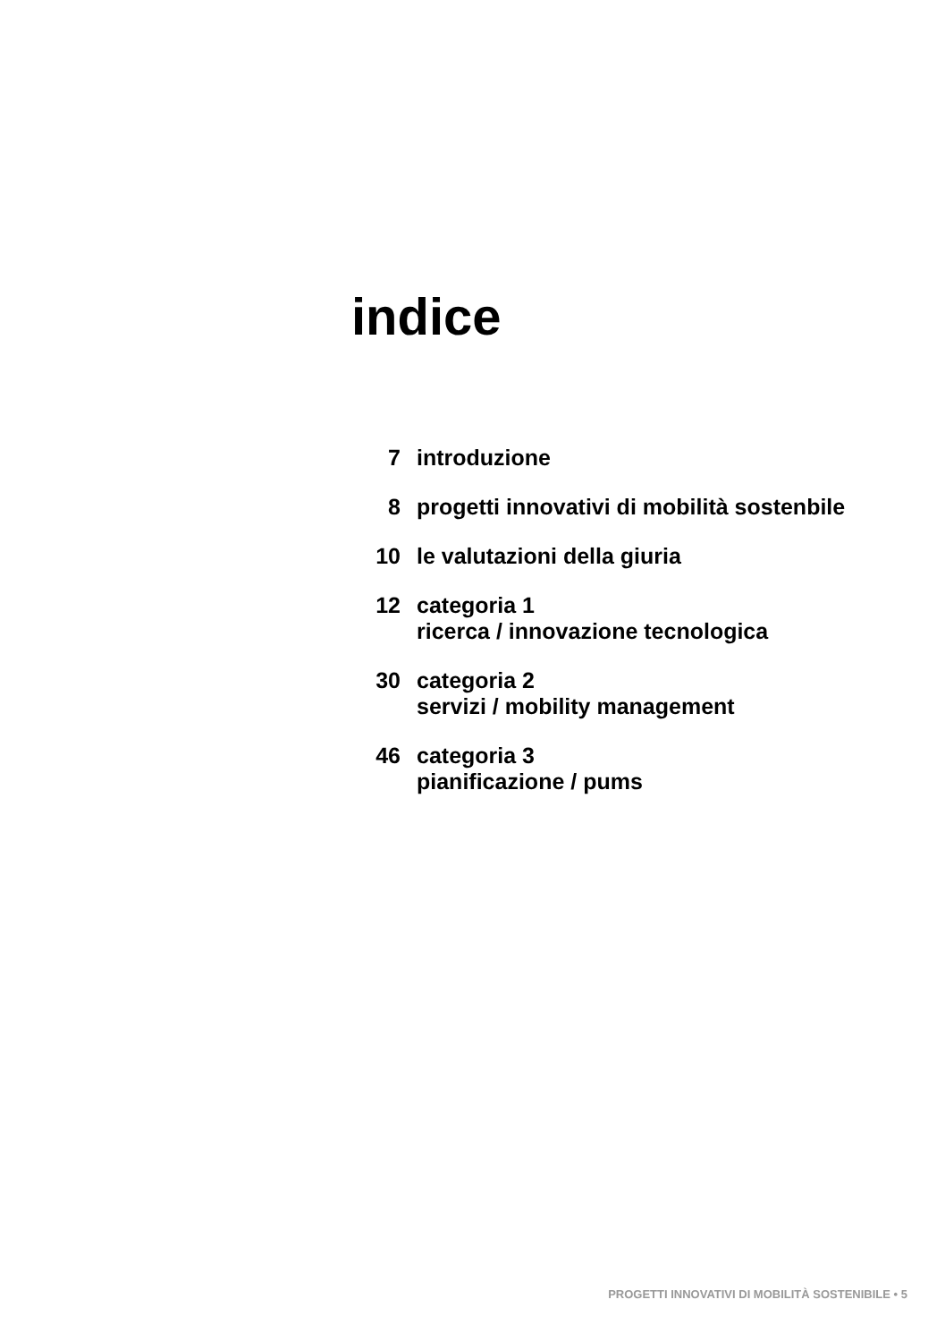indice
7 introduzione
8 progetti innovativi di mobilità sostenbile
10 le valutazioni della giuria
12 categoria 1
ricerca / innovazione tecnologica
30 categoria 2
servizi / mobility management
46 categoria 3
pianificazione / pums
PROGETTI INNOVATIVI DI MOBILITÀ SOSTENIBILE • 5